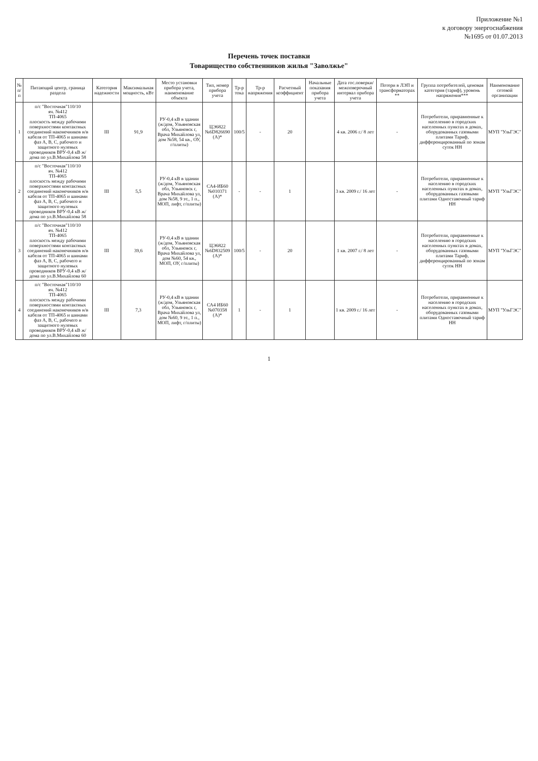Приложение №1
к договору энергоснабжения
№1695 от 01.07.2013
Перечень точек поставки
Товарищество собственников жилья "Заволжье"
| № п/п | Питающий центр, граница раздела | Категория надежности | Максимальная мощность, кВт | Место установки прибора учета, наименование объекта | Тип, номер прибора учета | Тр-р тока | Тр-р напряжения | Расчетный коэффициент | Начальные показания прибора учета | Дата гос.поверки/ межповерочный интервал прибора учета | Потери в ЛЭП и трансформаторах ** | Группа потребителей, ценовая категория (тариф), уровень напряжения*** | Наименование сетевой организации |
| --- | --- | --- | --- | --- | --- | --- | --- | --- | --- | --- | --- | --- | --- |
| 1 | п/с "Восточная"110/10 яч. №412 ТП-4065 плоскость между рабочими поверхностями контактных соединений наконечников н/в кабеля от ТП-4065 и шинами фаз А, В, С, рабочего и защитного нулевых проводников ВРУ-0,4 кВ ж/дома по ул.В.Михайлова 58 | III | 91,9 | РУ-0,4 кВ в здании (ж/дом, Ульяновская обл, Ульяновск г, Врача Михайлова ул, дом №58, 54 кв., ОУ, г/плиты) | ЦЭ6822 №6D826690 (А)* | 100/5 | - | 20 | | 4 кв. 2006 г./ 8 лет | - | Потребители, приравненные к населению в городских населенных пунктах в домах, оборудованных газовыми плитами Тариф, дифференцированный по зонам суток НН | МУП "УльГЭС" |
| 2 | п/с "Восточная"110/10 яч. №412 ТП-4065 плоскость между рабочими поверхностями контактных соединений наконечников н/в кабеля от ТП-4065 и шинами фаз А, В, С, рабочего и защитного нулевых проводников ВРУ-0,4 кВ ж/дома по ул.В.Михайлова 58 | III | 5,5 | РУ-0,4 кВ в здании (ж/дом, Ульяновская обл, Ульяновск г, Врача Михайлова ул, дом №58, 9 эт., 1 п., МОП, лифт, г/плиты) | СА4-ИБ60 №010371 (А)* | - | - | 1 | | 3 кв. 2009 г./ 16 лет | - | Потребители, приравненные к населению в городских населенных пунктах в домах, оборудованных газовыми плитами Одноставочный тариф НН | МУП "УльГЭС" |
| 3 | п/с "Восточная"110/10 яч. №412 ТП-4065 плоскость между рабочими поверхностями контактных соединений наконечников н/в кабеля от ТП-4065 и шинами фаз А, В, С, рабочего и защитного нулевых проводников ВРУ-0,4 кВ ж/дома по ул.В.Михайлова 60 | III | 39,6 | РУ-0,4 кВ в здании (ж/дом, Ульяновская обл, Ульяновск г, Врача Михайлова ул, дом №60, 54 кв., МОП, ОУ, г/плиты) | ЦЭ6822 №6D832509 (А)* | 100/5 | - | 20 | | 1 кв. 2007 г./ 8 лет | - | Потребители, приравненные к населению в городских населенных пунктах в домах, оборудованных газовыми плитами Тариф, дифференцированный по зонам суток НН | МУП "УльГЭС" |
| 4 | п/с "Восточная"110/10 яч. №412 ТП-4065 плоскость между рабочими поверхностями контактных соединений наконечников н/в кабеля от ТП-4065 и шинами фаз А, В, С, рабочего и защитного нулевых проводников ВРУ-0,4 кВ ж/дома по ул.В.Михайлова 60 | III | 7,3 | РУ-0,4 кВ в здании (ж/дом, Ульяновская обл, Ульяновск г, Врача Михайлова ул, дом №60, 9 эт., 1 п., МОП, лифт, г/плиты) | СА4 ИБ60 №070358 (А)* | 1 | - | 1 | | 1 кв. 2009 г./ 16 лет | - | Потребители, приравненные к населению в городских населенных пунктах в домах, оборудованных газовыми плитами Одноставочный тариф НН | МУП "УльГЭС" |
1